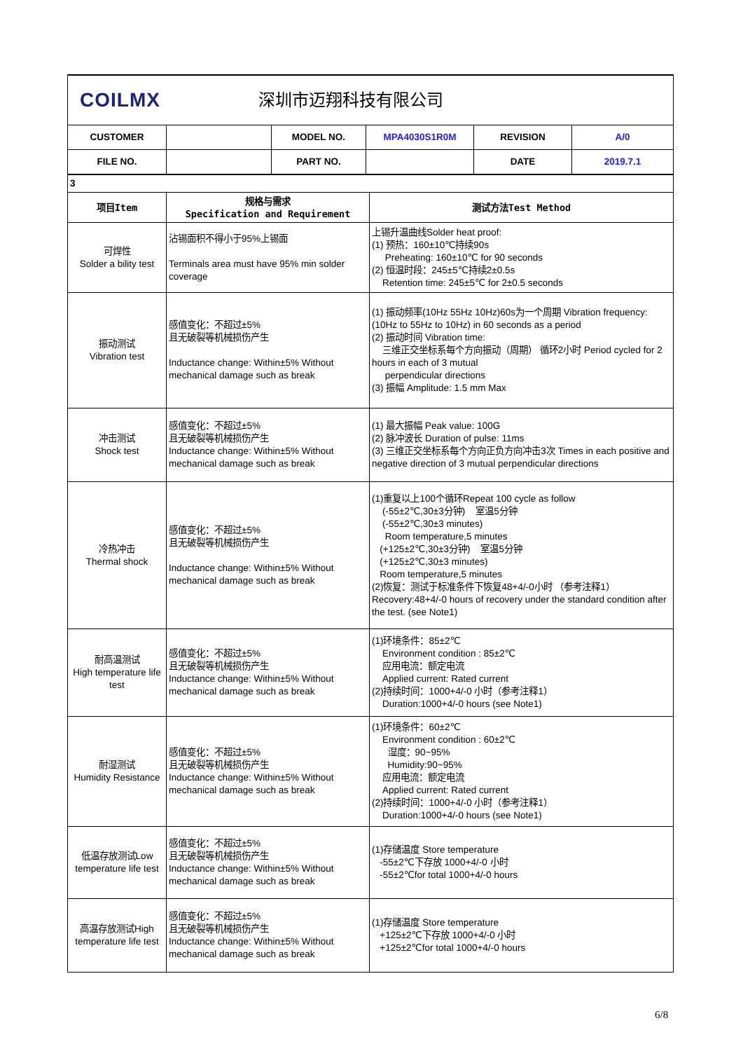| COILMX 深圳市迈翔科技有限公司 | | | | | |
| CUSTOMER | | MODEL NO. | MPA4030S1R0M | REVISION | A/0 |
| FILE NO. | | PART NO. | | DATE | 2019.7.1 |
| 3 | | |
| 项目Item | 规格与需求 Specification and Requirement | 测试方法Test Method |
| 可焊性 Solder a bility test | 沾锡面积不得小于95%上锡面 Terminals area must have 95% min solder coverage | 上锡升温曲线Solder heat proof: (1) 预热：160±10℃持续90s Preheating: 160±10℃ for 90 seconds (2) 恒温时段：245±5℃持续2±0.5s Retention time: 245±5℃ for 2±0.5 seconds |
| 振动测试 Vibration test | 感值变化：不超过±5% 且无破裂等机械损伤产生 Inductance change: Within±5% Without mechanical damage such as break | (1) 振动频率(10Hz 55Hz 10Hz)60s为一个周期 Vibration frequency: (10Hz to 55Hz to 10Hz) in 60 seconds as a period (2) 振动时间 Vibration time: 三维正交坐标系每个方向振动（周期） 循环2小时 Period cycled for 2 hours in each of 3 mutual perpendicular directions (3) 振幅 Amplitude: 1.5 mm Max |
| 冲击测试 Shock test | 感值变化：不超过±5% 且无破裂等机械损伤产生 Inductance change: Within±5% Without mechanical damage such as break | (1) 最大振幅 Peak value: 100G (2) 脉冲波长 Duration of pulse: 11ms (3) 三维正交坐标系每个方向正负方向冲击3次 Times in each positive and negative direction of 3 mutual perpendicular directions |
| 冷热冲击 Thermal shock | 感值变化：不超过±5% 且无破裂等机械损伤产生 Inductance change: Within±5% Without mechanical damage such as break | (1)重复以上100个循环Repeat 100 cycle as follow (-55±2℃,30±3分钟) 室温5分钟 (-55±2℃,30±3 minutes) Room temperature,5 minutes (+125±2℃,30±3分钟) 室温5分钟 (+125±2℃,30±3 minutes) Room temperature,5 minutes (2)恢复：测试于标准条件下恢复48+4/-0小时 （参考注释1） Recovery:48+4/-0 hours of recovery under the standard condition after the test. (see Note1) |
| 耐高温测试 High temperature life test | 感值变化：不超过±5% 且无破裂等机械损伤产生 Inductance change: Within±5% Without mechanical damage such as break | (1)环境条件：85±2℃ Environment condition : 85±2℃ 应用电流：额定电流 Applied current: Rated current (2)持续时间：1000+4/-0 小时（参考注释1） Duration:1000+4/-0 hours (see Note1) |
| 耐湿测试 Humidity Resistance | 感值变化：不超过±5% 且无破裂等机械损伤产生 Inductance change: Within±5% Without mechanical damage such as break | (1)环境条件：60±2℃ Environment condition : 60±2℃ 湿度：90~95% Humidity:90~95% 应用电流：额定电流 Applied current: Rated current (2)持续时间：1000+4/-0 小时（参考注释1） Duration:1000+4/-0 hours (see Note1) |
| 低温存放测试Low temperature life test | 感值变化：不超过±5% 且无破裂等机械损伤产生 Inductance change: Within±5% Without mechanical damage such as break | (1)存储温度 Store temperature -55±2℃下存放 1000+4/-0 小时 -55±2℃for total 1000+4/-0 hours |
| 高温存放测试High temperature life test | 感值变化：不超过±5% 且无破裂等机械损伤产生 Inductance change: Within±5% Without mechanical damage such as break | (1)存储温度 Store temperature +125±2℃下存放 1000+4/-0 小时 +125±2℃for total 1000+4/-0 hours |
6/8